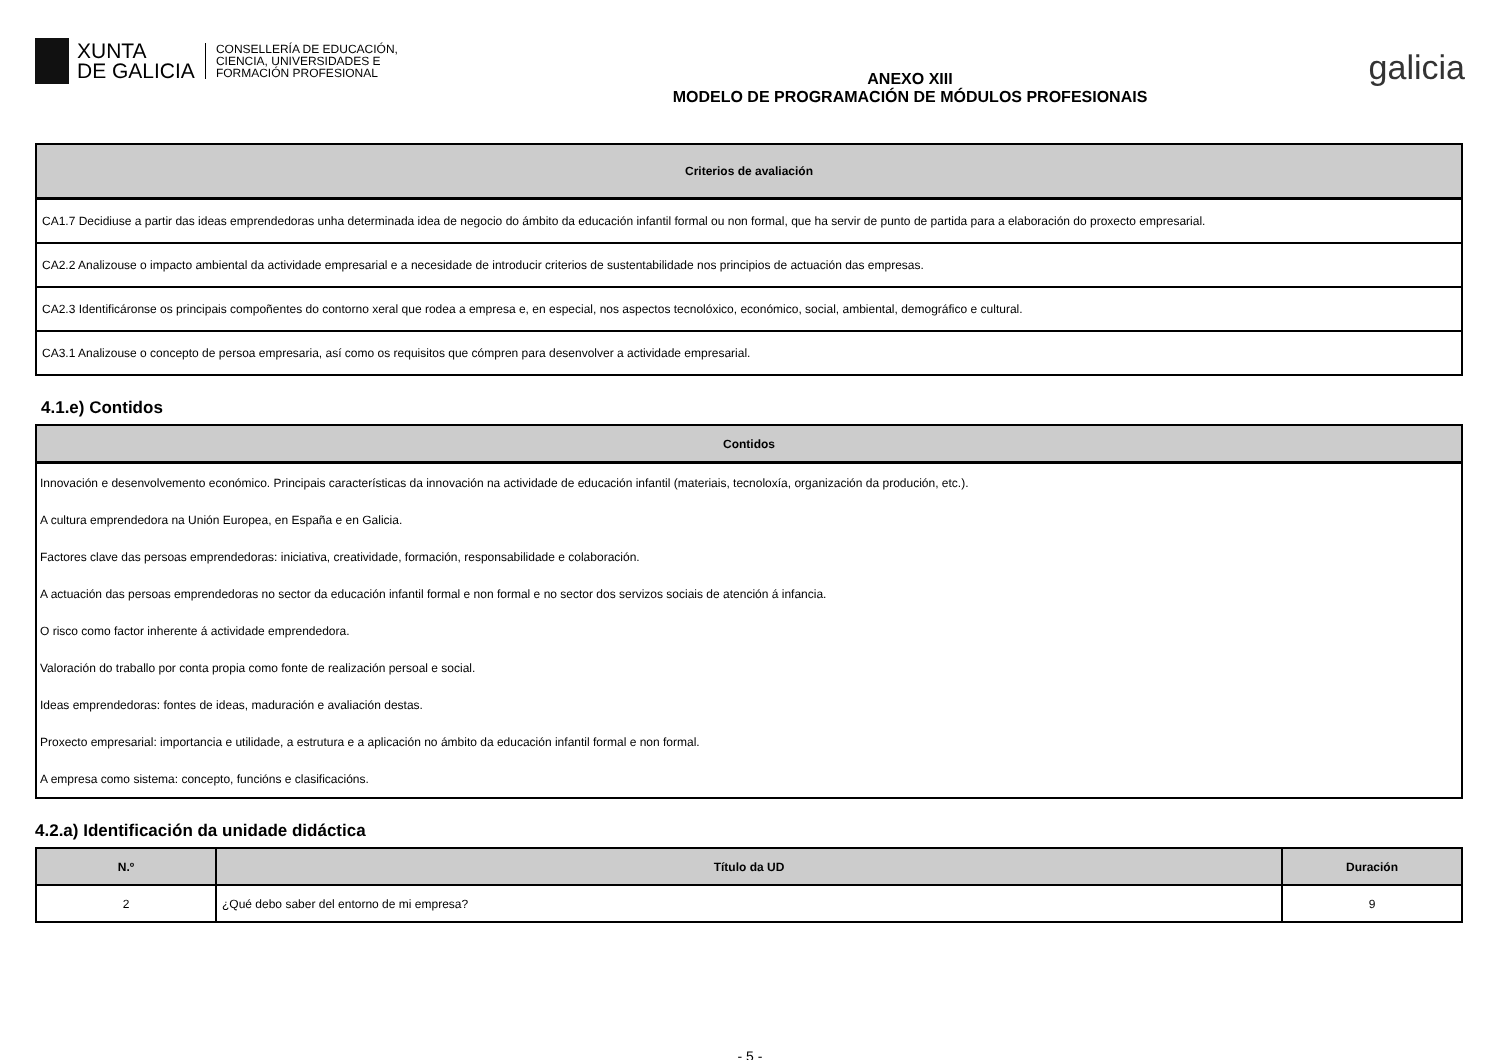XUNTA
DE GALICIA
CONSELLERÍA DE EDUCACIÓN,
CIENCIA, UNIVERSIDADES E
FORMACIÓN PROFESIONAL
ANEXO XIII
MODELO DE PROGRAMACIÓN DE MÓDULOS PROFESIONAIS
galicia
| Criterios de avaliación |
| --- |
| CA1.7 Decidiuse a partir das ideas emprendedoras unha determinada idea de negocio do ámbito da educación infantil formal ou non formal, que ha servir de punto de partida para a elaboración do proxecto empresarial. |
| CA2.2 Analizouse o impacto ambiental da actividade empresarial e a necesidade de introducir criterios de sustentabilidade nos principios de actuación das empresas. |
| CA2.3 Identificáronse os principais compoñentes do contorno xeral que rodea a empresa e, en especial, nos aspectos tecnolóxico, económico, social, ambiental, demográfico e cultural. |
| CA3.1 Analizouse o concepto de persoa empresaria, así como os requisitos que cómpren para desenvolver a actividade empresarial. |
4.1.e) Contidos
| Contidos |
| --- |
| Innovación e desenvolvemento económico. Principais características da innovación na actividade de educación infantil (materiais, tecnoloxía, organización da produción, etc.). |
| A cultura emprendedora na Unión Europea, en España e en Galicia. |
| Factores clave das persoas emprendedoras: iniciativa, creatividade, formación, responsabilidade e colaboración. |
| A actuación das persoas emprendedoras no sector da educación infantil formal e non formal e no sector dos servizos sociais de atención á infancia. |
| O risco como factor inherente á actividade emprendedora. |
| Valoración do traballo por conta propia como fonte de realización persoal e social. |
| Ideas emprendedoras: fontes de ideas, maduración e avaliación destas. |
| Proxecto empresarial: importancia e utilidade, a estrutura e a aplicación no ámbito da educación infantil formal e non formal. |
| A empresa como sistema: concepto, funcións e clasificacións. |
4.2.a) Identificación da unidade didáctica
| N.º | Título da UD | Duración |
| --- | --- | --- |
| 2 | ¿Qué debo saber del entorno de mi empresa? | 9 |
- 5 -